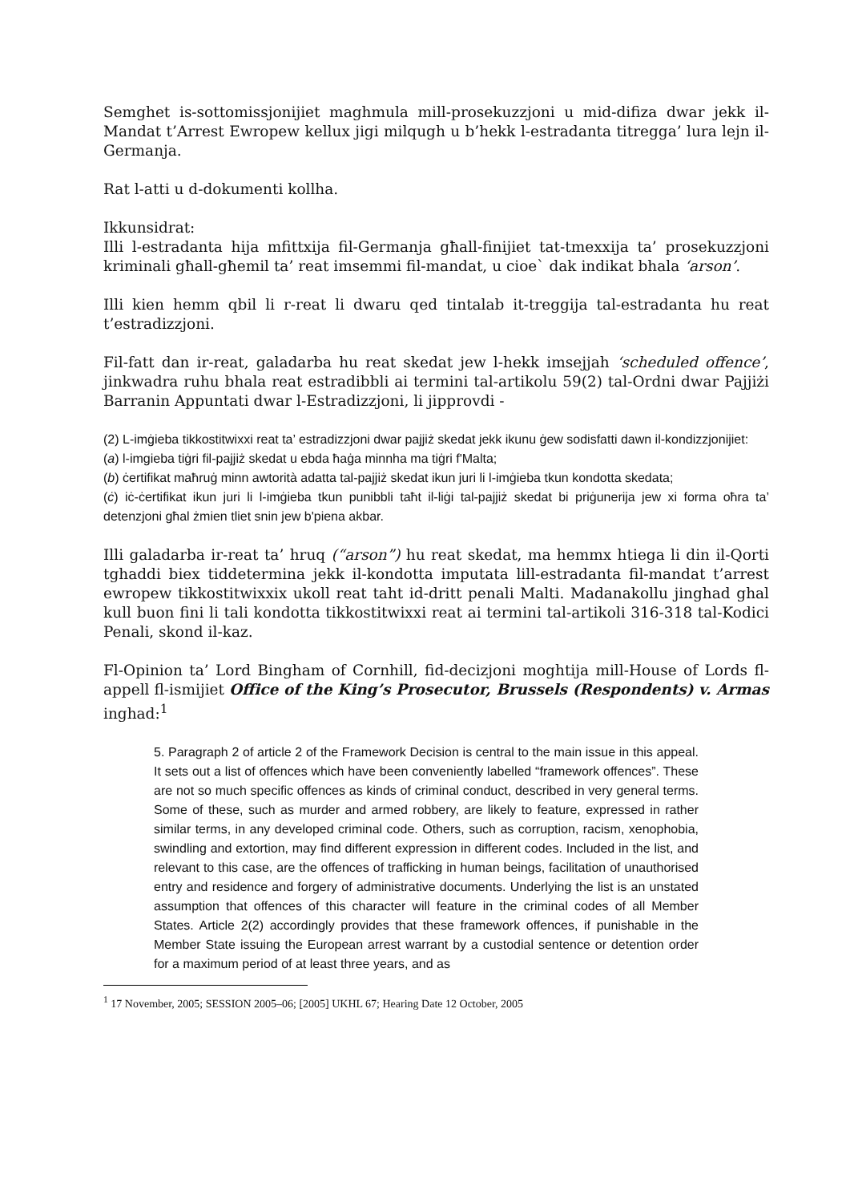Semghet is-sottomissjonijiet maghmula mill-prosekuzzjoni u mid-difiza dwar jekk il-Mandat t’Arrest Ewropew kellux jigi milqugh u b’hekk l-estradanta titregga’ lura lejn il-Germanja.
Rat l-atti u d-dokumenti kollha.
Ikkunsidrat:
Illi l-estradanta hija mfittxija fil-Germanja għall-finijiet tat-tmexxija ta’ prosekuzzjoni kriminali għall-għemil ta’ reat imsemmi fil-mandat, u cioe` dak indikat bhala ‘arson’.
Illi kien hemm qbil li r-reat li dwaru qed tintalab it-treggija tal-estradanta hu reat t’estradizzjoni.
Fil-fatt dan ir-reat, galadarba hu reat skedat jew l-hekk imsejjah ‘scheduled offence’, jinkwadra ruhu bhala reat estradibbli ai termini tal-artikolu 59(2) tal-Ordni dwar Pajjiżi Barranin Appuntati dwar l-Estradizzjoni, li jipprovdi -
(2) L-imġieba tikkostitwixxi reat ta’ estradizzjoni dwar pajjiż skedat jekk ikunu ġew sodisfatti dawn il-kondizzjonijiet:
(a) l-imgieba tiġri fil-pajjiż skedat u ebda ħaġa minnha ma tiġri f'Malta;
(b) ċertifikat maħruġ minn awtorità adatta tal-pajjiż skedat ikun juri li l-imġieba tkun kondotta skedata;
(ċ) iċ-ċertifikat ikun juri li l-imġieba tkun punibbli taħt il-liġi tal-pajjiż skedat bi priġunerija jew xi forma oħra ta’ detenzjoni għal żmien tliet snin jew b'piena akbar.
Illi galadarba ir-reat ta’ hruq (“arson”) hu reat skedat, ma hemmx htiega li din il-Qorti tghaddi biex tiddetermina jekk il-kondotta imputata lill-estradanta fil-mandat t’arrest ewropew tikkostitwixxix ukoll reat taht id-dritt penali Malti. Madanakollu jinghad ghal kull buon fini li tali kondotta tikkostitwixxi reat ai termini tal-artikoli 316-318 tal-Kodici Penali, skond il-kaz.
Fl-Opinion ta’ Lord Bingham of Cornhill, fid-decizjoni moghtija mill-House of Lords fl-appell fl-ismijiet Office of the King’s Prosecutor, Brussels (Respondents) v. Armas inghad:<sup>1</sup>
5. Paragraph 2 of article 2 of the Framework Decision is central to the main issue in this appeal. It sets out a list of offences which have been conveniently labelled “framework offences”. These are not so much specific offences as kinds of criminal conduct, described in very general terms. Some of these, such as murder and armed robbery, are likely to feature, expressed in rather similar terms, in any developed criminal code. Others, such as corruption, racism, xenophobia, swindling and extortion, may find different expression in different codes. Included in the list, and relevant to this case, are the offences of trafficking in human beings, facilitation of unauthorised entry and residence and forgery of administrative documents. Underlying the list is an unstated assumption that offences of this character will feature in the criminal codes of all Member States. Article 2(2) accordingly provides that these framework offences, if punishable in the Member State issuing the European arrest warrant by a custodial sentence or detention order for a maximum period of at least three years, and as
<sup>1</sup> 17 November, 2005; SESSION 2005–06; [2005] UKHL 67; Hearing Date 12 October, 2005